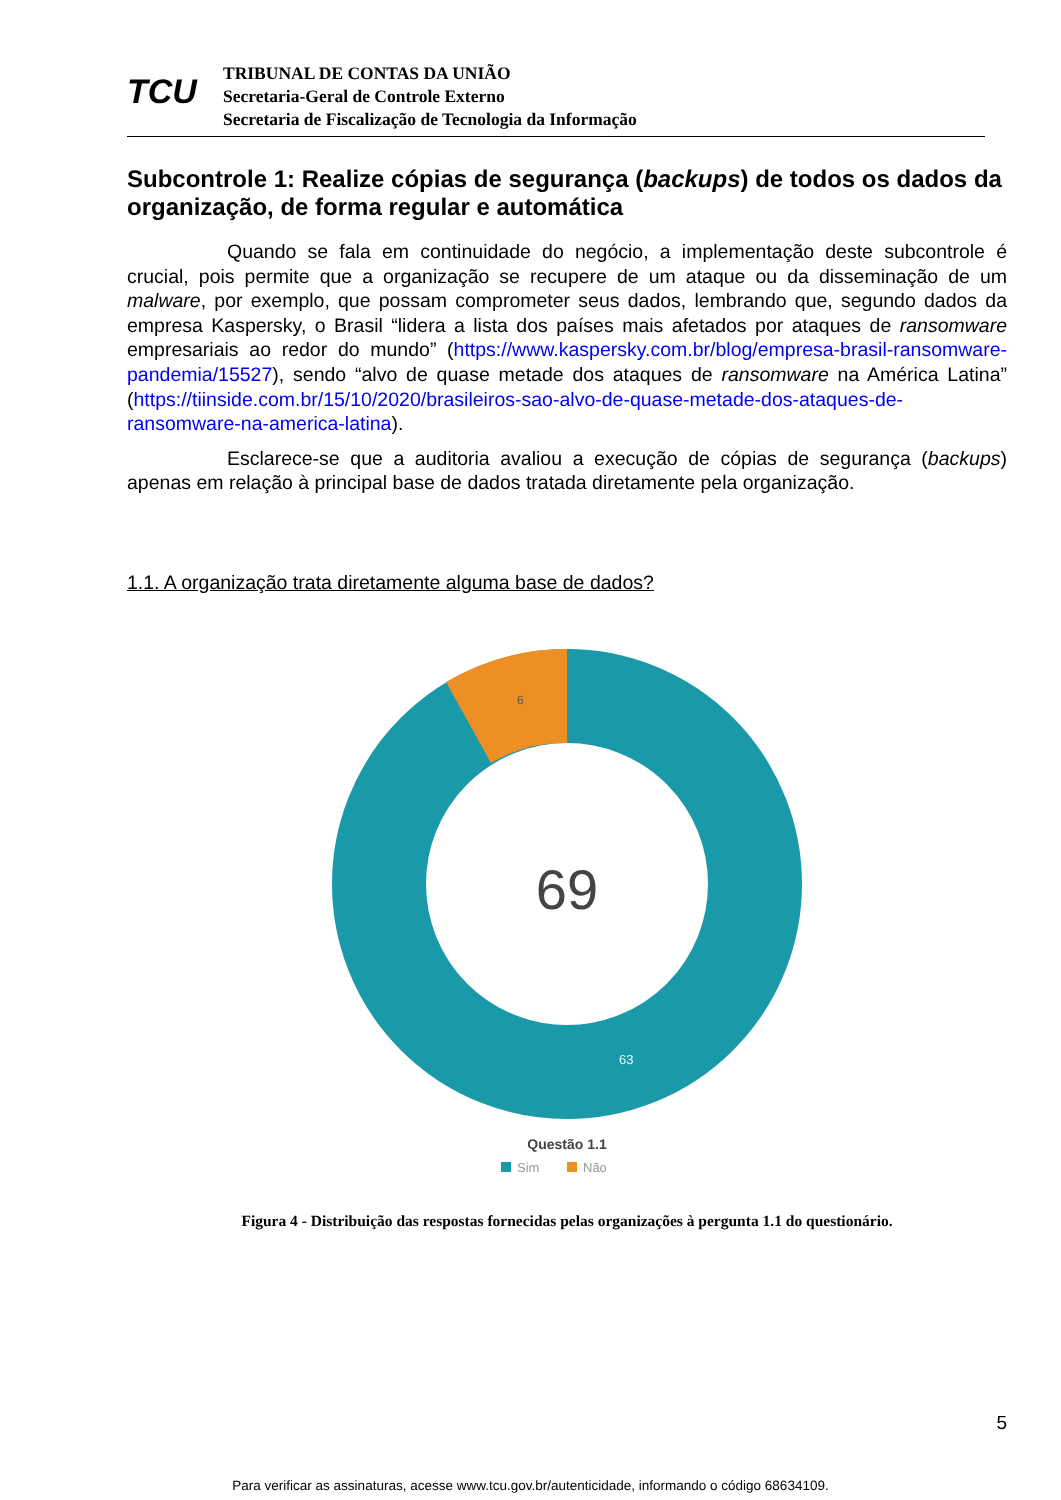TCU
TRIBUNAL DE CONTAS DA UNIÃO
Secretaria-Geral de Controle Externo
Secretaria de Fiscalização de Tecnologia da Informação
Subcontrole 1: Realize cópias de segurança (backups) de todos os dados da organização, de forma regular e automática
Quando se fala em continuidade do negócio, a implementação deste subcontrole é crucial, pois permite que a organização se recupere de um ataque ou da disseminação de um malware, por exemplo, que possam comprometer seus dados, lembrando que, segundo dados da empresa Kaspersky, o Brasil “lidera a lista dos países mais afetados por ataques de ransomware empresariais ao redor do mundo” (https://www.kaspersky.com.br/blog/empresa-brasil-ransomware-pandemia/15527), sendo “alvo de quase metade dos ataques de ransomware na América Latina” (https://tiinside.com.br/15/10/2020/brasileiros-sao-alvo-de-quase-metade-dos-ataques-de-ransomware-na-america-latina).
Esclarece-se que a auditoria avaliou a execução de cópias de segurança (backups) apenas em relação à principal base de dados tratada diretamente pela organização.
1.1. A organização trata diretamente alguma base de dados?
6
69
63
Questão 1.1
Sim
Não
Figura 4 - Distribuição das respostas fornecidas pelas organizações à pergunta 1.1 do questionário.
5
Para verificar as assinaturas, acesse www.tcu.gov.br/autenticidade, informando o código 68634109.